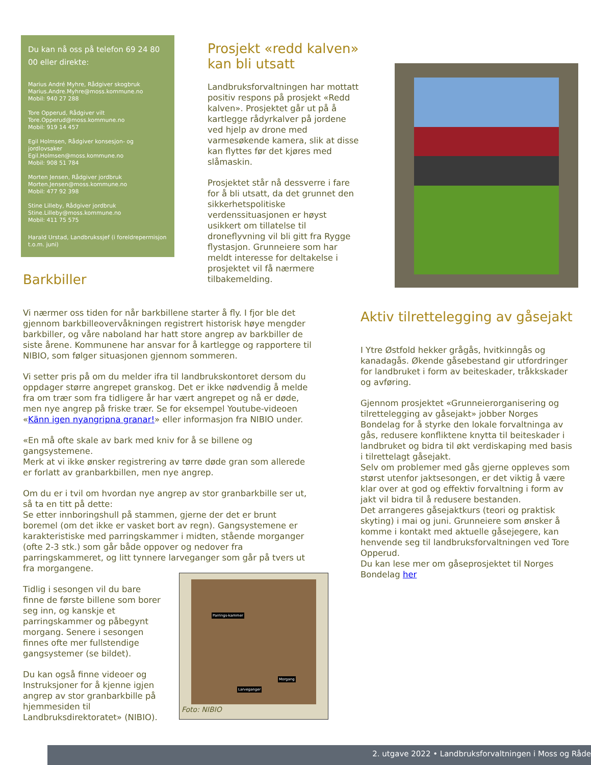Du kan nå oss på telefon 69 24 80 00 eller direkte:
Marius André Myhre, Rådgiver skogbruk
Marius.Andre.Myhre@moss.kommune.no
Mobil: 940 27 288
Tore Opperud, Rådgiver vilt
Tore.Opperud@moss.kommune.no
Mobil: 919 14 457
Egil Holmsen, Rådgiver konsesjon- og jordlovsaker
Egil.Holmsen@moss.kommune.no
Mobil: 908 51 784
Morten Jensen, Rådgiver jordbruk
Morten.Jensen@moss.kommune.no
Mobil: 477 92 398
Stine Lilleby, Rådgiver jordbruk
Stine.Lilleby@moss.kommune.no
Mobil: 411 75 575
Harald Urstad, Landbrukssjef (i foreldrepermisjon t.o.m. juni)
Prosjekt «redd kalven» kan bli utsatt
Landbruksforvaltningen har mottatt positiv respons på prosjekt «Redd kalven». Prosjektet går ut på å kartlegge rådyrkalver på jordene ved hjelp av drone med varmesøkende kamera, slik at disse kan flyttes før det kjøres med slåmaskin.
Prosjektet står nå dessverre i fare for å bli utsatt, da det grunnet den sikkerhetspolitiske verdenssituasjonen er høyst usikkert om tillatelse til droneflyvning vil bli gitt fra Rygge flystasjon. Grunneiere som har meldt interesse for deltakelse i prosjektet vil få nærmere tilbakemelding.
Barkbiller
Vi nærmer oss tiden for når barkbillene starter å fly. I fjor ble det gjennom barkbilleovervåkningen registrert historisk høye mengder barkbiller, og våre naboland har hatt store angrep av barkbiller de siste årene. Kommunene har ansvar for å kartlegge og rapportere til NIBIO, som følger situasjonen gjennom sommeren.
Vi setter pris på om du melder ifra til landbrukskontoret dersom du oppdager større angrepet granskog. Det er ikke nødvendig å melde fra om trær som fra tidligere år har vært angrepet og nå er døde, men nye angrep på friske trær. Se for eksempel Youtube-videoen «Känn igen nyangripna granar!» eller informasjon fra NIBIO under.
«En må ofte skale av bark med kniv for å se billene og gangsystemene.
Merk at vi ikke ønsker registrering av tørre døde gran som allerede er forlatt av granbarkbillen, men nye angrep.
Om du er i tvil om hvordan nye angrep av stor granbarkbille ser ut, så ta en titt på dette:
Se etter innboringshull på stammen, gjerne der det er brunt boremel (om det ikke er vasket bort av regn). Gangsystemene er karakteristiske med parringskammer i midten, stående morganger (ofte 2-3 stk.) som går både oppover og nedover fra parringskammeret, og litt tynnere larveganger som går på tvers ut fra morgangene.
Tidlig i sesongen vil du bare finne de første billene som borer seg inn, og kanskje et parringskammer og påbegynt morgang. Senere i sesongen finnes ofte mer fullstendige gangsystemer (se bildet).
Du kan også finne videoer og Instruksjoner for å kjenne igjen angrep av stor granbarkbille på hjemmesiden til Landbruksdirektoratet» (NIBIO).
Parrings-kammer
Morgang
Larveganger
Foto: NIBIO
Aktiv tilrettelegging av gåsejakt
I Ytre Østfold hekker grågås, hvitkinngås og kanadagås. Økende gåsebestand gir utfordringer for landbruket i form av beiteskader, tråkkskader og avføring.
Gjennom prosjektet «Grunneierorganisering og tilrettelegging av gåsejakt» jobber Norges Bondelag for å styrke den lokale forvaltninga av gås, redusere konfliktene knytta til beiteskader i landbruket og bidra til økt verdiskaping med basis i tilrettelagt gåsejakt.
Selv om problemer med gås gjerne oppleves som størst utenfor jaktsesongen, er det viktig å være klar over at god og effektiv forvaltning i form av jakt vil bidra til å redusere bestanden.
Det arrangeres gåsejaktkurs (teori og praktisk skyting) i mai og juni. Grunneiere som ønsker å komme i kontakt med aktuelle gåsejegere, kan henvende seg til landbruksforvaltningen ved Tore Opperud.
Du kan lese mer om gåseprosjektet til Norges Bondelag her
2. utgave 2022 • Landbruksforvaltningen i Moss og Råde